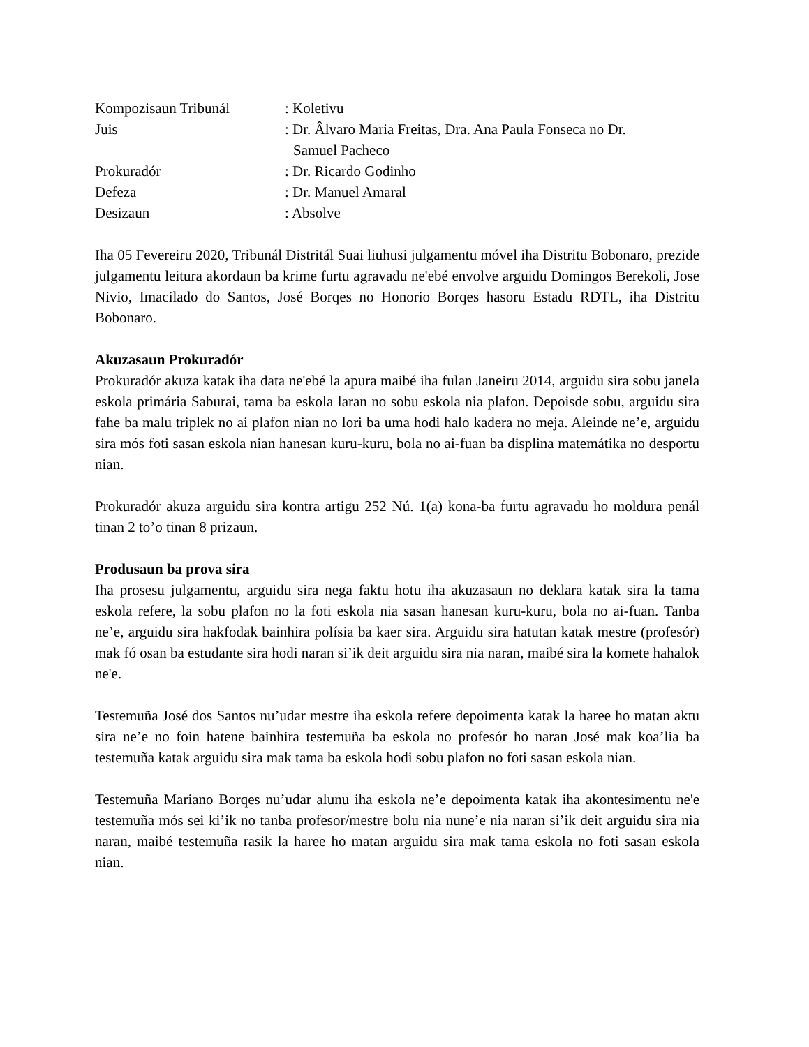| Kompozisaun Tribunál | : Koletivu |
| Juis | : Dr. Âlvaro Maria Freitas, Dra. Ana Paula Fonseca no Dr. Samuel Pacheco |
| Prokuradór | : Dr. Ricardo Godinho |
| Defeza | : Dr. Manuel Amaral |
| Desizaun | : Absolve |
Iha 05 Fevereiru 2020, Tribunál Distritál Suai liuhusi julgamentu móvel iha Distritu Bobonaro, prezide julgamentu leitura akordaun ba krime furtu agravadu ne'ebé envolve arguidu Domingos Berekoli, Jose Nivio, Imacilado do Santos, José Borqes no Honorio Borqes hasoru Estadu RDTL, iha Distritu Bobonaro.
Akuzasaun Prokuradór
Prokuradór akuza katak iha data ne'ebé la apura maibé iha fulan Janeiru 2014, arguidu sira sobu janela eskola primária Saburai, tama ba eskola laran no sobu eskola nia plafon. Depoisde sobu, arguidu sira fahe ba malu triplek no ai plafon nian no lori ba uma hodi halo kadera no meja. Aleinde ne’e, arguidu sira mós foti sasan eskola nian hanesan kuru-kuru, bola no ai-fuan ba displina matemátika no desportu nian.
Prokuradór akuza arguidu sira kontra artigu 252 Nú. 1(a) kona-ba furtu agravadu ho moldura penál tinan 2 to’o tinan 8 prizaun.
Produsaun ba prova sira
Iha prosesu julgamentu, arguidu sira nega faktu hotu iha akuzasaun no deklara katak sira la tama eskola refere, la sobu plafon no la foti eskola nia sasan hanesan kuru-kuru, bola no ai-fuan. Tanba ne’e, arguidu sira hakfodak bainhira polísia ba kaer sira. Arguidu sira hatutan katak mestre (profesór) mak fó osan ba estudante sira hodi naran si’ik deit arguidu sira nia naran, maibé sira la komete hahalok ne'e.
Testemuña José dos Santos nu’udar mestre iha eskola refere depoimenta katak la haree ho matan aktu sira ne’e no foin hatene bainhira testemuña ba eskola no profesór ho naran José mak koa’lia ba testemuña katak arguidu sira mak tama ba eskola hodi sobu plafon no foti sasan eskola nian.
Testemuña Mariano Borqes nu’udar alunu iha eskola ne’e depoimenta katak iha akontesimentu ne'e testemuña mós sei ki’ik no tanba profesor/mestre bolu nia nune’e nia naran si’ik deit arguidu sira nia naran, maibé testemuña rasik la haree ho matan arguidu sira mak tama eskola no foti sasan eskola nian.